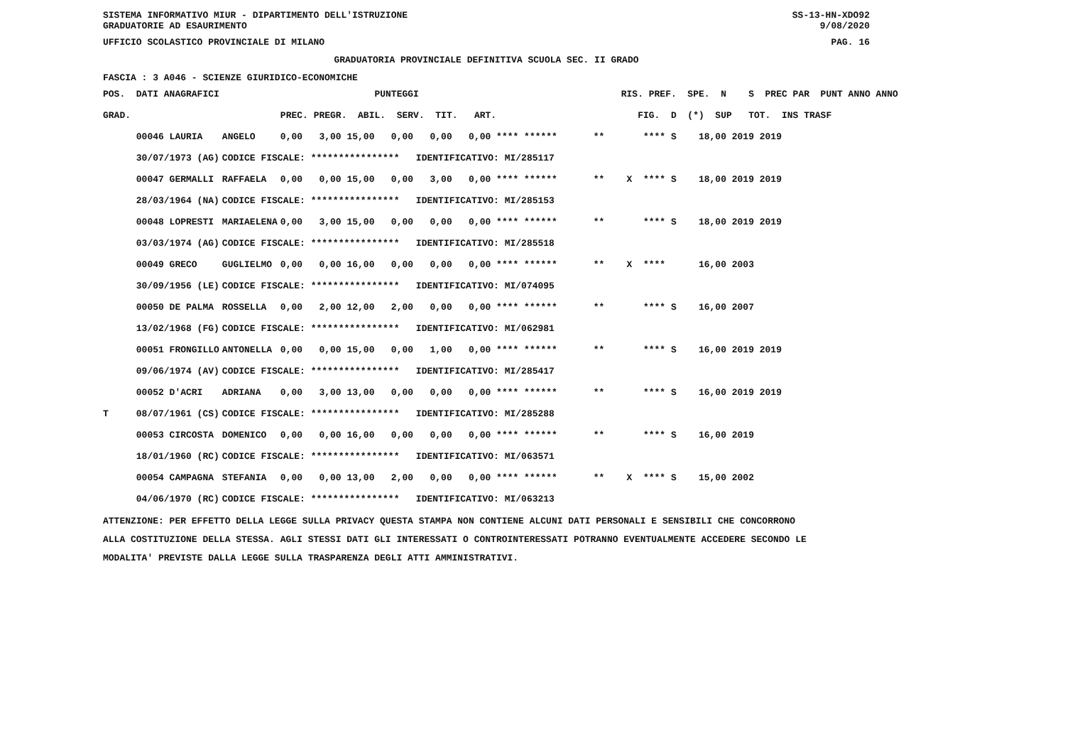SISTEMA INFORMATIVO MIUR - DIPARTIMENTO DELL'ISTRUZIONE SS-13-HN-XDO92
GRADUATORIE AD ESAURIMENTO 9/08/2020
UFFICIO SCOLASTICO PROVINCIALE DI MILANO PAG. 16
GRADUATORIA PROVINCIALE DEFINITIVA SCUOLA SEC. II GRADO
FASCIA : 3 A046 - SCIENZE GIURIDICO-ECONOMICHE
| POS. DATI ANAGRAFICI | | PUNTEGGI | RIS. PREF. SPE. N S PREC PAR PUNT ANNO ANNO |
| --- | --- | --- | --- |
| GRAD. | | PREC. PREGR. ABIL. SERV. TIT. ART. | FIG. D (*) SUP TOT. INS TRASF |
| 00046 LAURIA | ANGELO | 0,00 3,00 15,00 0,00 0,00 0,00 **** ****** | ** **** S 18,00 2019 2019 |
| 30/07/1973 (AG) | CODICE FISCALE: **************** IDENTIFICATIVO: MI/285117 | | |
| 00047 GERMALLI | RAFFAELA | 0,00 0,00 15,00 0,00 3,00 0,00 **** ****** | ** X **** S 18,00 2019 2019 |
| 28/03/1964 (NA) | CODICE FISCALE: **************** IDENTIFICATIVO: MI/285153 | | |
| 00048 LOPRESTI | MARIAELENA | 0,00 3,00 15,00 0,00 0,00 0,00 **** ****** | ** **** S 18,00 2019 2019 |
| 03/03/1974 (AG) | CODICE FISCALE: **************** IDENTIFICATIVO: MI/285518 | | |
| 00049 GRECO | GUGLIELMO | 0,00 0,00 16,00 0,00 0,00 0,00 **** ****** | ** X **** 16,00 2003 |
| 30/09/1956 (LE) | CODICE FISCALE: **************** IDENTIFICATIVO: MI/074095 | | |
| 00050 DE PALMA | ROSSELLA | 0,00 2,00 12,00 2,00 0,00 0,00 **** ****** | ** **** S 16,00 2007 |
| 13/02/1968 (FG) | CODICE FISCALE: **************** IDENTIFICATIVO: MI/062981 | | |
| 00051 FRONGILLO | ANTONELLA | 0,00 0,00 15,00 0,00 1,00 0,00 **** ****** | ** **** S 16,00 2019 2019 |
| 09/06/1974 (AV) | CODICE FISCALE: **************** IDENTIFICATIVO: MI/285417 | | |
| 00052 D'ACRI | ADRIANA | 0,00 3,00 13,00 0,00 0,00 0,00 **** ****** | ** **** S 16,00 2019 2019 |
| T 08/07/1961 (CS) | CODICE FISCALE: **************** IDENTIFICATIVO: MI/285288 | | |
| 00053 CIRCOSTA | DOMENICO | 0,00 0,00 16,00 0,00 0,00 0,00 **** ****** | ** **** S 16,00 2019 |
| 18/01/1960 (RC) | CODICE FISCALE: **************** IDENTIFICATIVO: MI/063571 | | |
| 00054 CAMPAGNA | STEFANIA | 0,00 0,00 13,00 2,00 0,00 0,00 **** ****** | ** X **** S 15,00 2002 |
| 04/06/1970 (RC) | CODICE FISCALE: **************** IDENTIFICATIVO: MI/063213 | | |
ATTENZIONE: PER EFFETTO DELLA LEGGE SULLA PRIVACY QUESTA STAMPA NON CONTIENE ALCUNI DATI PERSONALI E SENSIBILI CHE CONCORRONO
ALLA COSTITUZIONE DELLA STESSA. AGLI STESSI DATI GLI INTERESSATI O CONTROINTERESSATI POTRANNO EVENTUALMENTE ACCEDERE SECONDO LE
MODALITA' PREVISTE DALLA LEGGE SULLA TRASPARENZA DEGLI ATTI AMMINISTRATIVI.